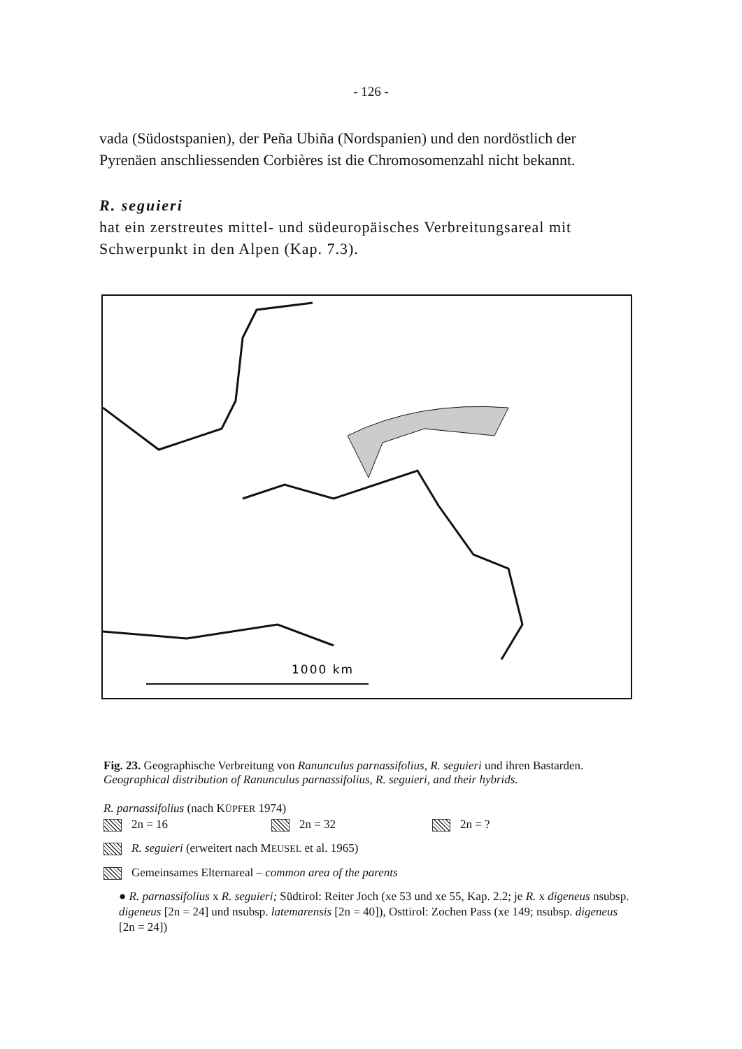- 126 -
vada (Südostspanien), der Peña Ubiña (Nordspanien) und den nordöstlich der Pyrenäen anschliessenden Corbières ist die Chromosomenzahl nicht bekannt.
R. seguieri
hat ein zerstreutes mittel- und südeuropäisches Verbreitungsareal mit Schwerpunkt in den Alpen (Kap. 7.3).
1000 km
Fig. 23. Geographische Verbreitung von Ranunculus parnassifolius, R. seguieri und ihren Bastarden.
Geographical distribution of Ranunculus parnassifolius, R. seguieri, and their hybrids.
R. parnassifolius (nach KÜPFER 1974)
2n = 16 2n = 32 2n = ?
R. seguieri (erweitert nach MEUSEL et al. 1965)
Gemeinsames Elternareal – common area of the parents
● R. parnassifolius x R. seguieri; Südtirol: Reiter Joch (xe 53 und xe 55, Kap. 2.2; je R. x digeneus nsubsp. digeneus [2n = 24] und nsubsp. latemarensis [2n = 40]), Osttirol: Zochen Pass (xe 149; nsubsp. digeneus [2n = 24])